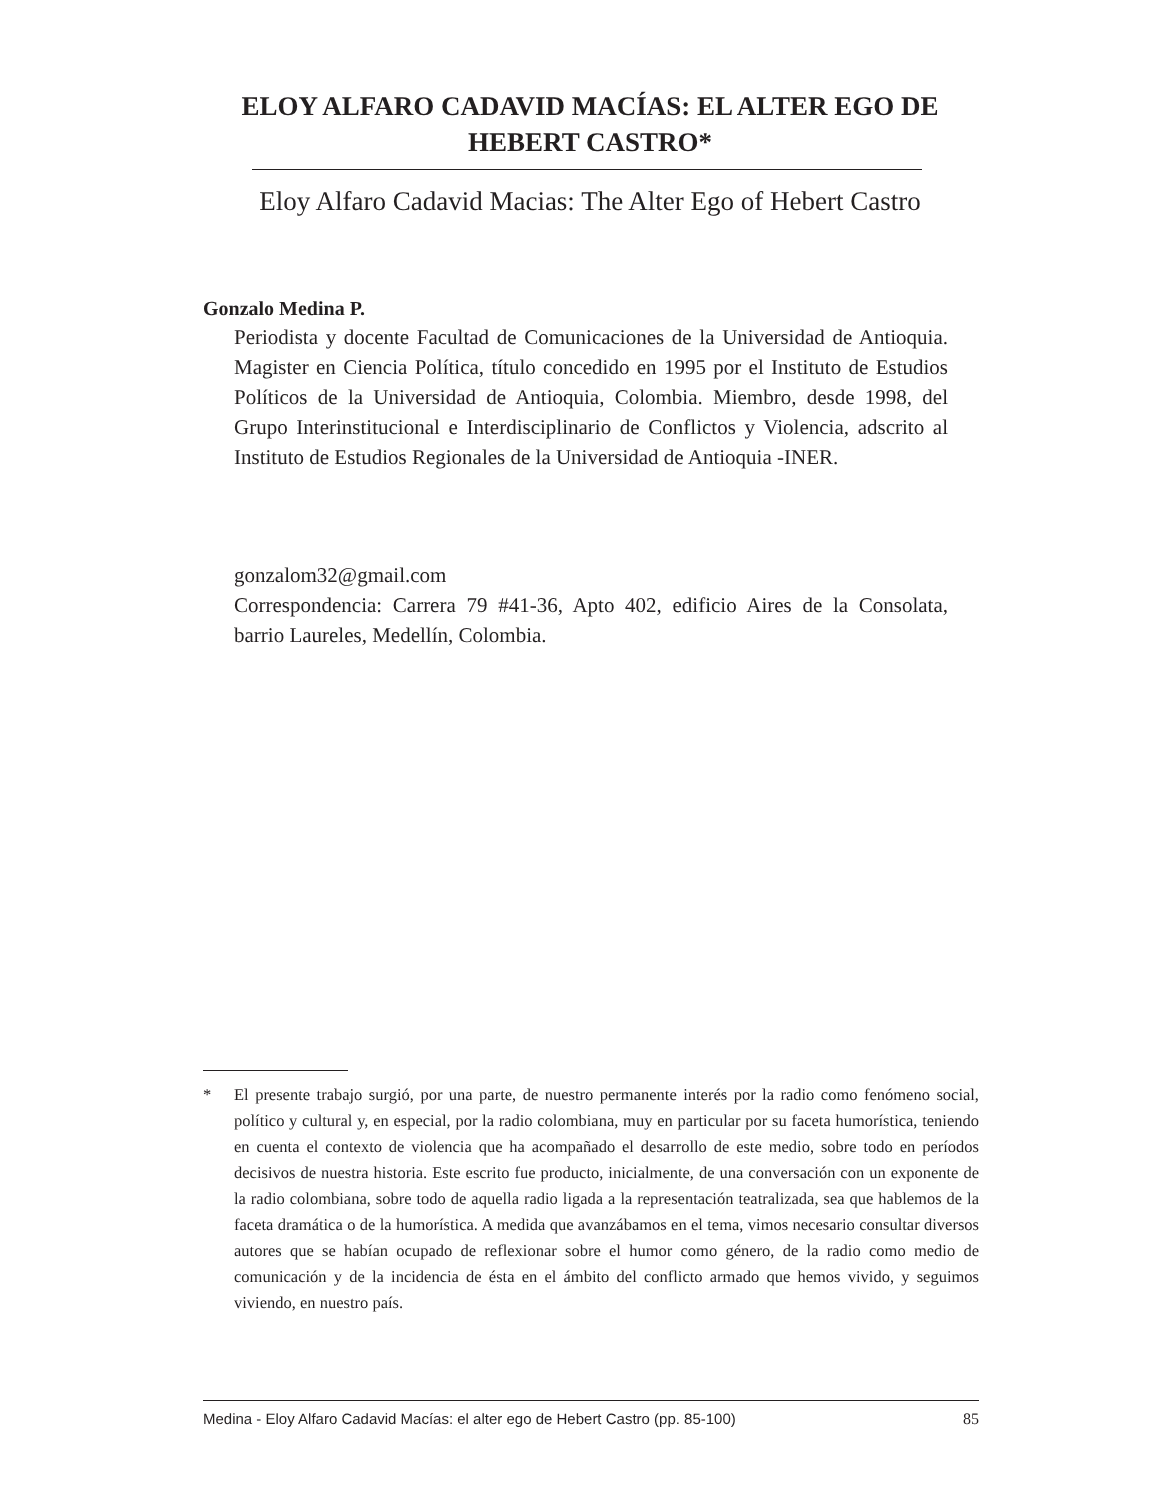ELOY ALFARO CADAVID MACÍAS: EL ALTER EGO DE HEBERT CASTRO*
Eloy Alfaro Cadavid Macias: The Alter Ego of Hebert Castro
Gonzalo Medina P.
Periodista y docente Facultad de Comunicaciones de la Universidad de Antioquia. Magister en Ciencia Política, título concedido en 1995 por el Instituto de Estudios Políticos de la Universidad de Antioquia, Colombia. Miembro, desde 1998, del Grupo Interinstitucional e Interdisciplinario de Conflictos y Violencia, adscrito al Instituto de Estudios Regionales de la Universidad de Antioquia -INER.
gonzalom32@gmail.com
Correspondencia: Carrera 79 #41-36, Apto 402, edificio Aires de la Consolata, barrio Laureles, Medellín, Colombia.
* El presente trabajo surgió, por una parte, de nuestro permanente interés por la radio como fenómeno social, político y cultural y, en especial, por la radio colombiana, muy en particular por su faceta humorística, teniendo en cuenta el contexto de violencia que ha acompañado el desarrollo de este medio, sobre todo en períodos decisivos de nuestra historia. Este escrito fue producto, inicialmente, de una conversación con un exponente de la radio colombiana, sobre todo de aquella radio ligada a la representación teatralizada, sea que hablemos de la faceta dramática o de la humorística. A medida que avanzábamos en el tema, vimos necesario consultar diversos autores que se habían ocupado de reflexionar sobre el humor como género, de la radio como medio de comunicación y de la incidencia de ésta en el ámbito del conflicto armado que hemos vivido, y seguimos viviendo, en nuestro país.
Medina - Eloy Alfaro Cadavid Macías: el alter ego de Hebert Castro (pp. 85-100) 85